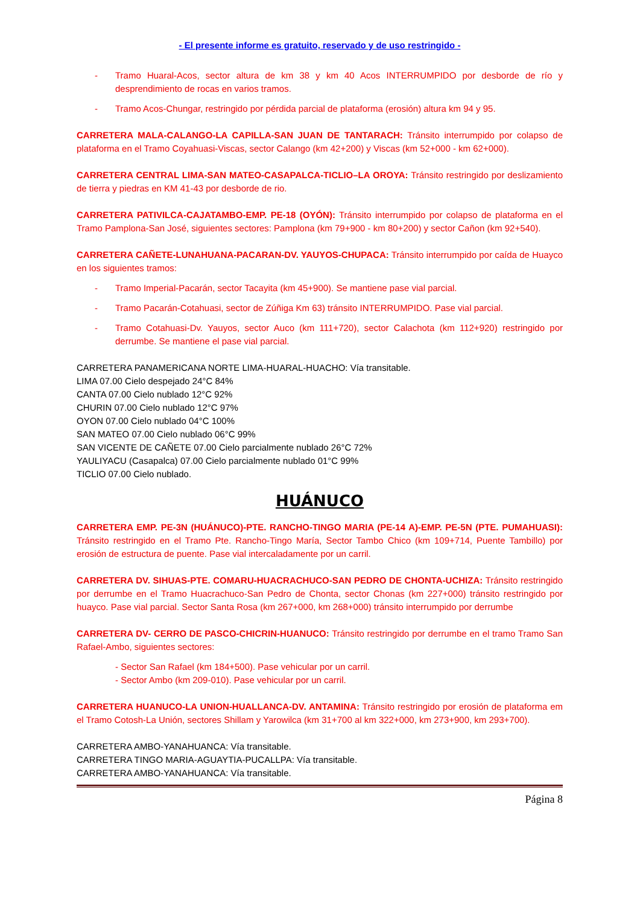- El presente informe es gratuito, reservado y de uso restringido -
- Tramo Huaral-Acos, sector altura de km 38 y km 40 Acos INTERRUMPIDO por desborde de río y desprendimiento de rocas en varios tramos.
- Tramo Acos-Chungar, restringido por pérdida parcial de plataforma (erosión) altura km 94 y 95.
CARRETERA MALA-CALANGO-LA CAPILLA-SAN JUAN DE TANTARACH: Tránsito interrumpido por colapso de plataforma en el Tramo Coyahuasi-Viscas, sector Calango (km 42+200) y Viscas (km 52+000 - km 62+000).
CARRETERA CENTRAL LIMA-SAN MATEO-CASAPALCA-TICLIO–LA OROYA: Tránsito restringido por deslizamiento de tierra y piedras en KM 41-43 por desborde de rio.
CARRETERA PATIVILCA-CAJATAMBO-EMP. PE-18 (OYÓN): Tránsito interrumpido por colapso de plataforma en el Tramo Pamplona-San José, siguientes sectores: Pamplona (km 79+900 - km 80+200) y sector Cañon (km 92+540).
CARRETERA CAÑETE-LUNAHUANA-PACARAN-DV. YAUYOS-CHUPACA: Tránsito interrumpido por caída de Huayco en los siguientes tramos:
- Tramo Imperial-Pacarán, sector Tacayita (km 45+900). Se mantiene pase vial parcial.
- Tramo Pacarán-Cotahuasi, sector de Zúñiga Km 63) tránsito INTERRUMPIDO. Pase vial parcial.
- Tramo Cotahuasi-Dv. Yauyos, sector Auco (km 111+720), sector Calachota (km 112+920) restringido por derrumbe. Se mantiene el pase vial parcial.
CARRETERA PANAMERICANA NORTE LIMA-HUARAL-HUACHO: Vía transitable.
LIMA 07.00 Cielo despejado 24°C 84%
CANTA 07.00 Cielo nublado 12°C 92%
CHURIN 07.00 Cielo nublado 12°C 97%
OYON 07.00 Cielo nublado 04°C 100%
SAN MATEO 07.00 Cielo nublado 06°C 99%
SAN VICENTE DE CAÑETE 07.00 Cielo parcialmente nublado 26°C 72%
YAULIYACU (Casapalca) 07.00 Cielo parcialmente nublado 01°C 99%
TICLIO 07.00 Cielo nublado.
HUÁNUCO
CARRETERA EMP. PE-3N (HUÁNUCO)-PTE. RANCHO-TINGO MARIA (PE-14 A)-EMP. PE-5N (PTE. PUMAHUASI): Tránsito restringido en el Tramo Pte. Rancho-Tingo María, Sector Tambo Chico (km 109+714, Puente Tambillo) por erosión de estructura de puente. Pase vial intercaladamente por un carril.
CARRETERA DV. SIHUAS-PTE. COMARU-HUACRACHUCO-SAN PEDRO DE CHONTA-UCHIZA: Tránsito restringido por derrumbe en el Tramo Huacrachuco-San Pedro de Chonta, sector Chonas (km 227+000) tránsito restringido por huayco. Pase vial parcial. Sector Santa Rosa (km 267+000, km 268+000) tránsito interrumpido por derrumbe
CARRETERA DV- CERRO DE PASCO-CHICRIN-HUANUCO: Tránsito restringido por derrumbe en el tramo Tramo San Rafael-Ambo, siguientes sectores:
- Sector San Rafael (km 184+500). Pase vehicular por un carril.
- Sector Ambo (km 209-010). Pase vehicular por un carril.
CARRETERA HUANUCO-LA UNION-HUALLANCA-DV. ANTAMINA: Tránsito restringido por erosión de plataforma em el Tramo Cotosh-La Unión, sectores Shillam y Yarowilca (km 31+700 al km 322+000, km 273+900, km 293+700).
CARRETERA AMBO-YANAHUANCA: Vía transitable.
CARRETERA TINGO MARIA-AGUAYTIA-PUCALLPA: Vía transitable.
CARRETERA AMBO-YANAHUANCA: Vía transitable.
Página 8